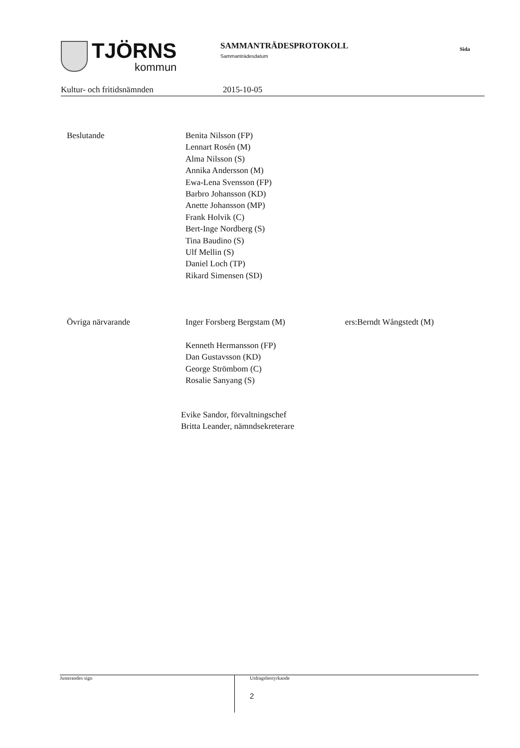TJÖRNS
kommun
SAMMANTRÄDESPROTOKOLL
Sammanträdesdatum
Sida
Kultur- och fritidsnämnden 2015-10-05
Beslutande Benita Nilsson (FP)
Lennart Rosén (M)
Alma Nilsson (S)
Annika Andersson (M)
Ewa-Lena Svensson (FP)
Barbro Johansson (KD)
Anette Johansson (MP)
Frank Holvik (C)
Bert-Inge Nordberg (S)
Tina Baudino (S)
Ulf Mellin (S)
Daniel Loch (TP)
Rikard Simensen (SD)
Övriga närvarande Inger Forsberg Bergstam (M)
Kenneth Hermansson (FP)
Dan Gustavsson (KD)
George Strömbom (C)
Rosalie Sanyang (S)
ers:Berndt Wångstedt (M)
Evike Sandor, förvaltningschef
Britta Leander, nämndsekreterare
Justerandes sign Utdragsbestyrkande
2